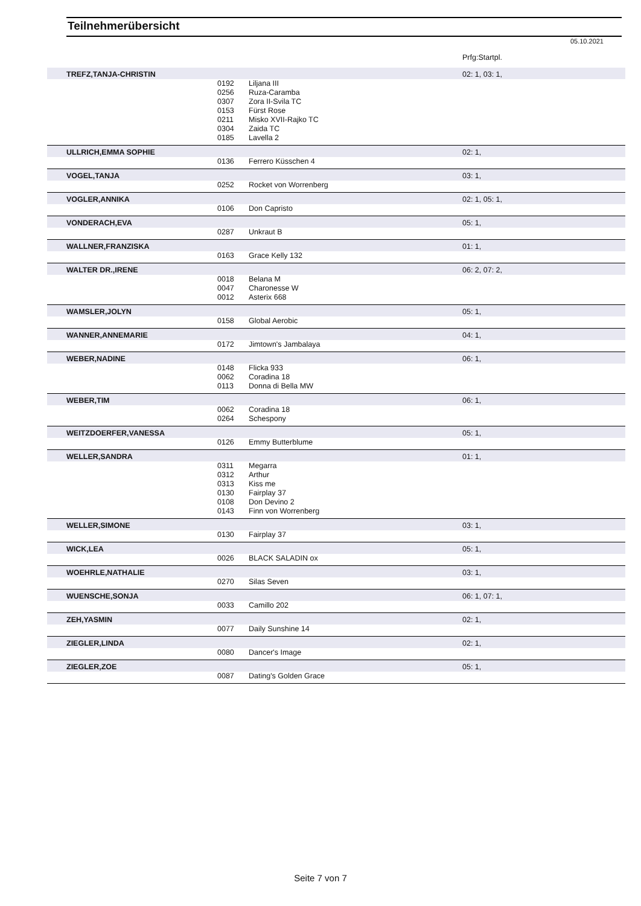Teilnehmerübersicht
05.10.2021
| | | | Prfg:Startpl. |
| TREFZ,TANJA-CHRISTIN | | | 02: 1, 03: 1, |
| | 0192 | Liljana III | |
| | 0256 | Ruza-Caramba | |
| | 0307 | Zora II-Svila TC | |
| | 0153 | Fürst Rose | |
| | 0211 | Misko XVII-Rajko TC | |
| | 0304 | Zaida TC | |
| | 0185 | Lavella 2 | |
| ULLRICH,EMMA SOPHIE | | | 02: 1, |
| | 0136 | Ferrero Küsschen 4 | |
| VOGEL,TANJA | | | 03: 1, |
| | 0252 | Rocket von Worrenberg | |
| VOGLER,ANNIKA | | | 02: 1, 05: 1, |
| | 0106 | Don Capristo | |
| VONDERACH,EVA | | | 05: 1, |
| | 0287 | Unkraut B | |
| WALLNER,FRANZISKA | | | 01: 1, |
| | 0163 | Grace Kelly 132 | |
| WALTER DR.,IRENE | | | 06: 2, 07: 2, |
| | 0018 | Belana M | |
| | 0047 | Charonesse W | |
| | 0012 | Asterix 668 | |
| WAMSLER,JOLYN | | | 05: 1, |
| | 0158 | Global Aerobic | |
| WANNER,ANNEMARIE | | | 04: 1, |
| | 0172 | Jimtown's Jambalaya | |
| WEBER,NADINE | | | 06: 1, |
| | 0148 | Flicka 933 | |
| | 0062 | Coradina 18 | |
| | 0113 | Donna di Bella MW | |
| WEBER,TIM | | | 06: 1, |
| | 0062 | Coradina 18 | |
| | 0264 | Schespony | |
| WEITZDOERFER,VANESSA | | | 05: 1, |
| | 0126 | Emmy Butterblume | |
| WELLER,SANDRA | | | 01: 1, |
| | 0311 | Megarra | |
| | 0312 | Arthur | |
| | 0313 | Kiss me | |
| | 0130 | Fairplay 37 | |
| | 0108 | Don Devino 2 | |
| | 0143 | Finn von Worrenberg | |
| WELLER,SIMONE | | | 03: 1, |
| | 0130 | Fairplay 37 | |
| WICK,LEA | | | 05: 1, |
| | 0026 | BLACK SALADIN ox | |
| WOEHRLE,NATHALIE | | | 03: 1, |
| | 0270 | Silas Seven | |
| WUENSCHE,SONJA | | | 06: 1, 07: 1, |
| | 0033 | Camillo 202 | |
| ZEH,YASMIN | | | 02: 1, |
| | 0077 | Daily Sunshine 14 | |
| ZIEGLER,LINDA | | | 02: 1, |
| | 0080 | Dancer's Image | |
| ZIEGLER,ZOE | | | 05: 1, |
| | 0087 | Dating's Golden Grace | |
Seite 7 von 7